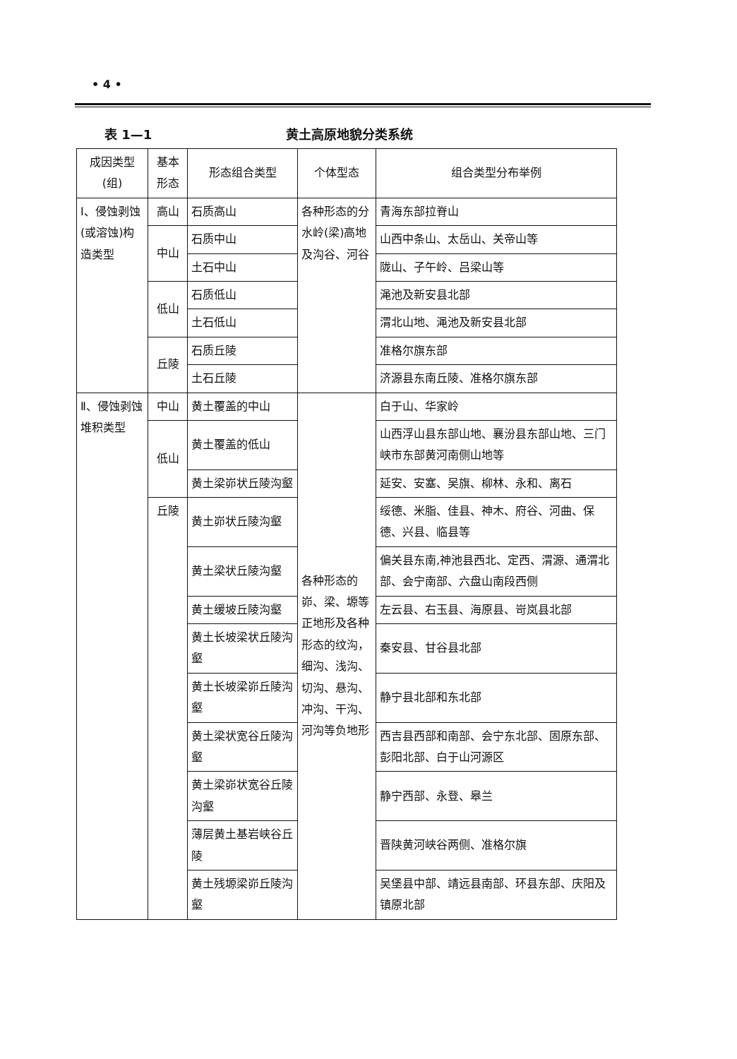• 4 •
表 1—1 黄土高原地貌分类系统
| 成因类型 (组) | 基本 形态 | 形态组合类型 | 个体型态 | 组合类型分布举例 |
| --- | --- | --- | --- | --- |
| Ⅰ、侵蚀剥蚀(或溶蚀)构造类型 | 高山 | 石质高山 | 各种形态的分水岭(梁)高地及沟谷、河谷 | 青海东部拉脊山 |
| | 中山 | 石质中山 | | 山西中条山、太岳山、关帝山等 |
| | | 土石中山 | | 陇山、子午岭、吕梁山等 |
| | 低山 | 石质低山 | | 渑池及新安县北部 |
| | | 土石低山 | | 渭北山地、渑池及新安县北部 |
| | 丘陵 | 石质丘陵 | | 准格尔旗东部 |
| | | 土石丘陵 | | 济源县东南丘陵、准格尔旗东部 |
| Ⅱ、侵蚀剥蚀堆积类型 | 中山 | 黄土覆盖的中山 | 各种形态的峁、梁、塬等正地形及各种形态的纹沟，细沟、浅沟、切沟、悬沟、冲沟、干沟、河沟等负地形 | 白于山、华家岭 |
| | 低山 | 黄土覆盖的低山 | | 山西浮山县东部山地、襄汾县东部山地、三门峡市东部黄河南侧山地等 |
| | | 黄土梁峁状丘陵沟壑 | | 延安、安塞、吴旗、柳林、永和、离石 |
| | 丘陵 | 黄土峁状丘陵沟壑 | | 绥德、米脂、佳县、神木、府谷、河曲、保德、兴县、临县等 |
| | | 黄土梁状丘陵沟壑 | | 偏关县东南,神池县西北、定西、渭源、通渭北部、会宁南部、六盘山南段西侧 |
| | | 黄土缓坡丘陵沟壑 | | 左云县、右玉县、海原县、岢岚县北部 |
| | | 黄土长坡梁状丘陵沟壑 | | 秦安县、甘谷县北部 |
| | | 黄土长坡梁峁丘陵沟壑 | | 静宁县北部和东北部 |
| | | 黄土梁状宽谷丘陵沟壑 | | 西吉县西部和南部、会宁东北部、固原东部、彭阳北部、白于山河源区 |
| | | 黄土梁峁状宽谷丘陵沟壑 | | 静宁西部、永登、皋兰 |
| | | 薄层黄土基岩峡谷丘陵 | | 晋陕黄河峡谷两侧、准格尔旗 |
| | | 黄土残塬梁峁丘陵沟壑 | | 吴堡县中部、靖远县南部、环县东部、庆阳及镇原北部 |